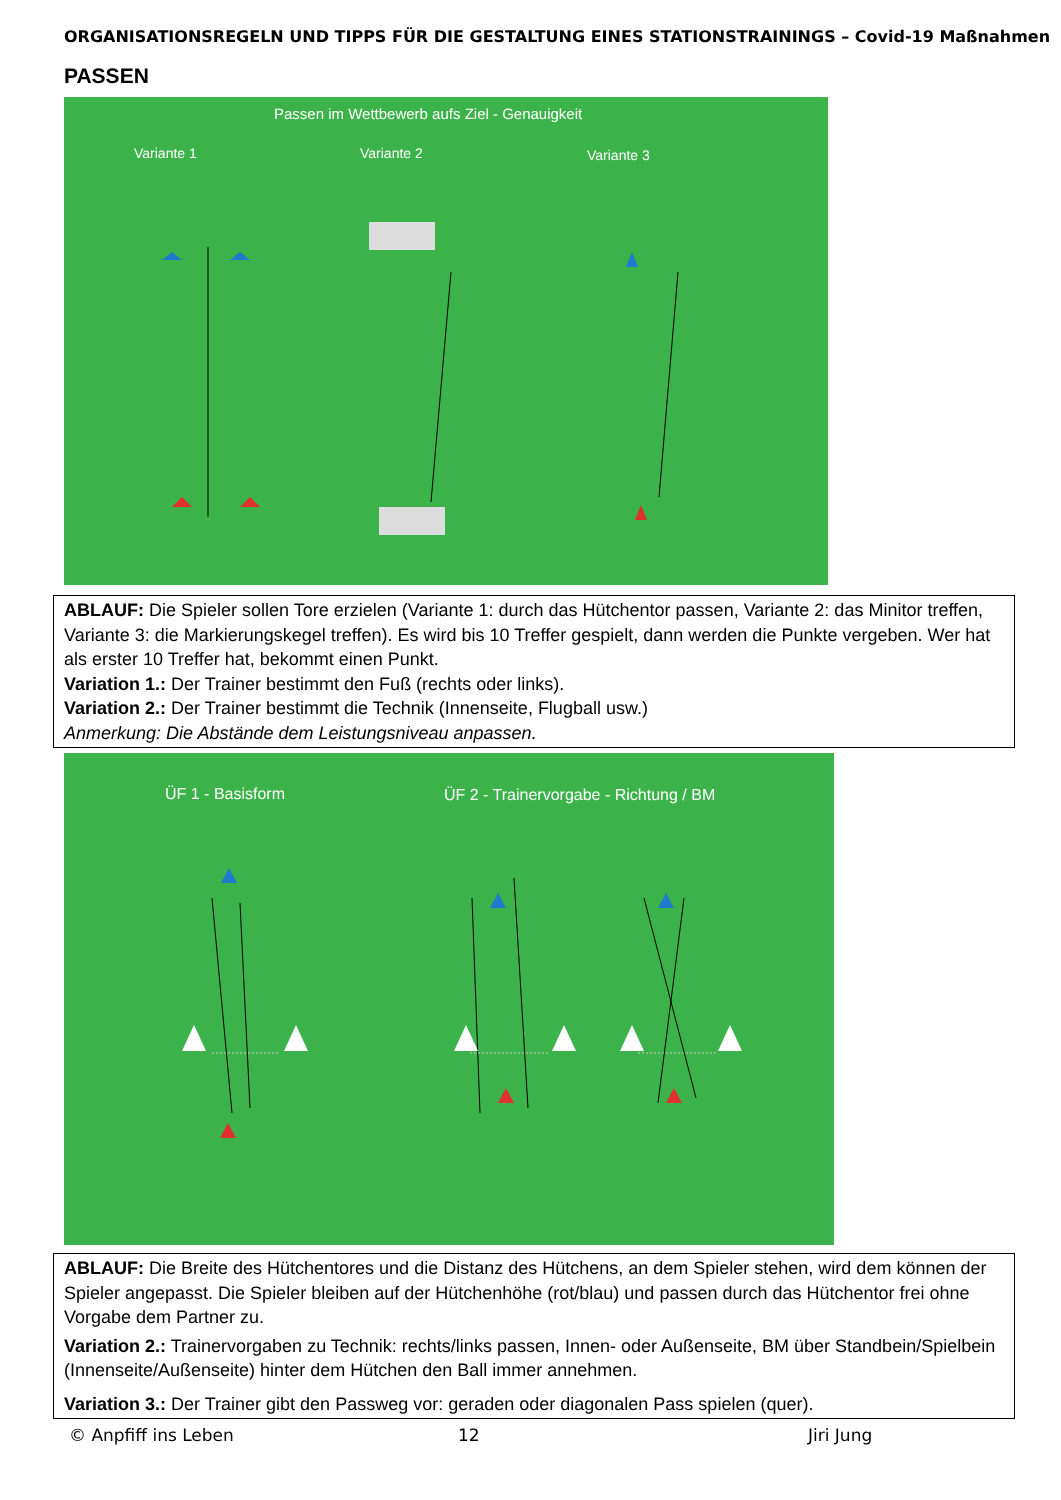ORGANISATIONSREGELN UND TIPPS FÜR DIE GESTALTUNG EINES STATIONSTRAININGS – Covid-19 Maßnahmen
PASSEN
Passen im Wettbewerb aufs Ziel - Genauigkeit
Variante 1 Variante 2 Variante 3
ABLAUF: Die Spieler sollen Tore erzielen (Variante 1: durch das Hütchentor passen, Variante 2: das Minitor treffen, Variante 3: die Markierungskegel treffen). Es wird bis 10 Treffer gespielt, dann werden die Punkte vergeben. Wer hat als erster 10 Treffer hat, bekommt einen Punkt.
Variation 1.: Der Trainer bestimmt den Fuß (rechts oder links).
Variation 2.: Der Trainer bestimmt die Technik (Innenseite, Flugball usw.)
Anmerkung: Die Abstände dem Leistungsniveau anpassen.
ÜF 1 - Basisform
ÜF 2 - Trainervorgabe - Richtung / BM
ABLAUF: Die Breite des Hütchentores und die Distanz des Hütchens, an dem Spieler stehen, wird dem können der Spieler angepasst. Die Spieler bleiben auf der Hütchenhöhe (rot/blau) und passen durch das Hütchentor frei ohne Vorgabe dem Partner zu.
Variation 2.: Trainervorgaben zu Technik: rechts/links passen, Innen- oder Außenseite, BM über Standbein/Spielbein (Innenseite/Außenseite) hinter dem Hütchen den Ball immer annehmen.
Variation 3.: Der Trainer gibt den Passweg vor: geraden oder diagonalen Pass spielen (quer).
© Anpfiff ins Leben 12 Jiri Jung